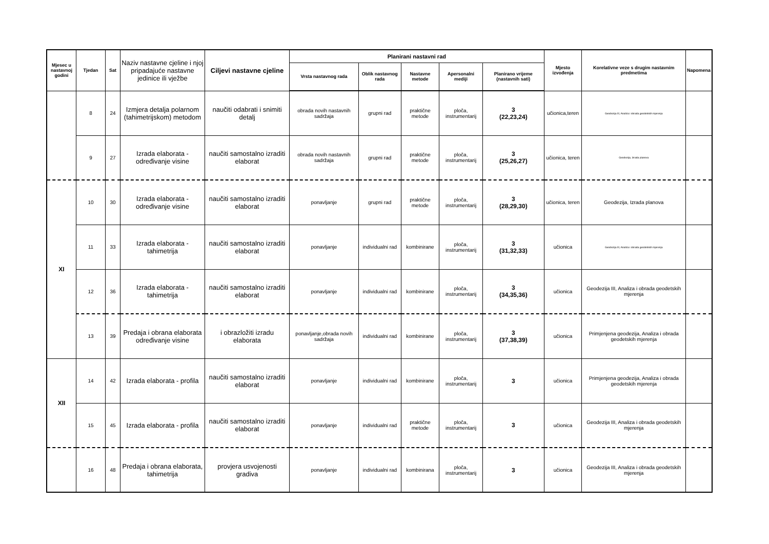| Mjesec u nastavnoj godini | Tjedan | Sat | Naziv nastavne cjeline i njoj pripadajuće nastavne jedinice ili vježbe | Ciljevi nastavne cjeline | Planirani nastavni rad | | | | | Mjesto izvođenja | Korelativne veze s drugim nastavnim predmetima | Napomena |
| --- | --- | --- | --- | --- | --- | --- | --- | --- | --- | --- | --- | --- |
| | | | | | Vrsta nastavnog rada | Oblik nastavnog rada | Nastavne metode | Apersonalni mediji | Planirano vrijeme (nastavnih sati) | | | |
| | 8 | 24 | Izmjera detalja polarnom (tahimetrijskom) metodom | naučiti odabrati i snimiti detalj | obrada novih nastavnih sadržaja | grupni rad | praktične metode | ploča, instrumentarij | 3 (22,23,24) | učionica,teren | Geodezija III, Analiza i obrada geodetskih mjerenja | |
| | 9 | 27 | Izrada elaborata - određivanje visine | naučiti samostalno izraditi elaborat | obrada novih nastavnih sadržaja | grupni rad | praktične metode | ploča, instrumentarij | 3 (25,26,27) | učionica, teren | Geodezija, Izrada planova | |
| XI | 10 | 30 | Izrada elaborata - određivanje visine | naučiti samostalno izraditi elaborat | ponavljanje | grupni rad | praktične metode | ploča, instrumentarij | 3 (28,29,30) | učionica, teren | Geodezija, Izrada planova | |
| | 11 | 33 | Izrada elaborata - tahimetrija | naučiti samostalno izraditi elaborat | ponavljanje | individualni rad | kombinirane | ploča, instrumentarij | 3 (31,32,33) | učionica | Geodezija III, Analiza i obrada geodetskih mjerenja | |
| | 12 | 36 | Izrada elaborata - tahimetrija | naučiti samostalno izraditi elaborat | ponavljanje | individualni rad | kombinirane | ploča, instrumentarij | 3 (34,35,36) | učionica | Geodezija III, Analiza i obrada geodetskih mjerenja | |
| | 13 | 39 | Predaja i obrana elaborata određivanje visine | i obrazložiti izradu elaborata | ponavljanje,obrada novih sadržaja | individualni rad | kombinirane | ploča, instrumentarij | 3 (37,38,39) | učionica | Primjenjena geodezija, Analiza i obrada geodetskih mjerenja | |
| XII | 14 | 42 | Izrada elaborata - profila | naučiti samostalno izraditi elaborat | ponavljanje | individualni rad | kombinirane | ploča, instrumentarij | 3 | učionica | Primjenjena geodezija, Analiza i obrada geodetskih mjerenja | |
| | 15 | 45 | Izrada elaborata - profila | naučiti samostalno izraditi elaborat | ponavljanje | individualni rad | praktične metode | ploča, instrumentarij | 3 | učionica | Geodezija III, Analiza i obrada geodetskih mjerenja | |
| | 16 | 48 | Predaja i obrana elaborata, tahimetrija | provjera usvojenosti gradiva | ponavljanje | individualni rad | kombinirana | ploča, instrumentarij | 3 | učionica | Geodezija III, Analiza i obrada geodetskih mjerenja | |